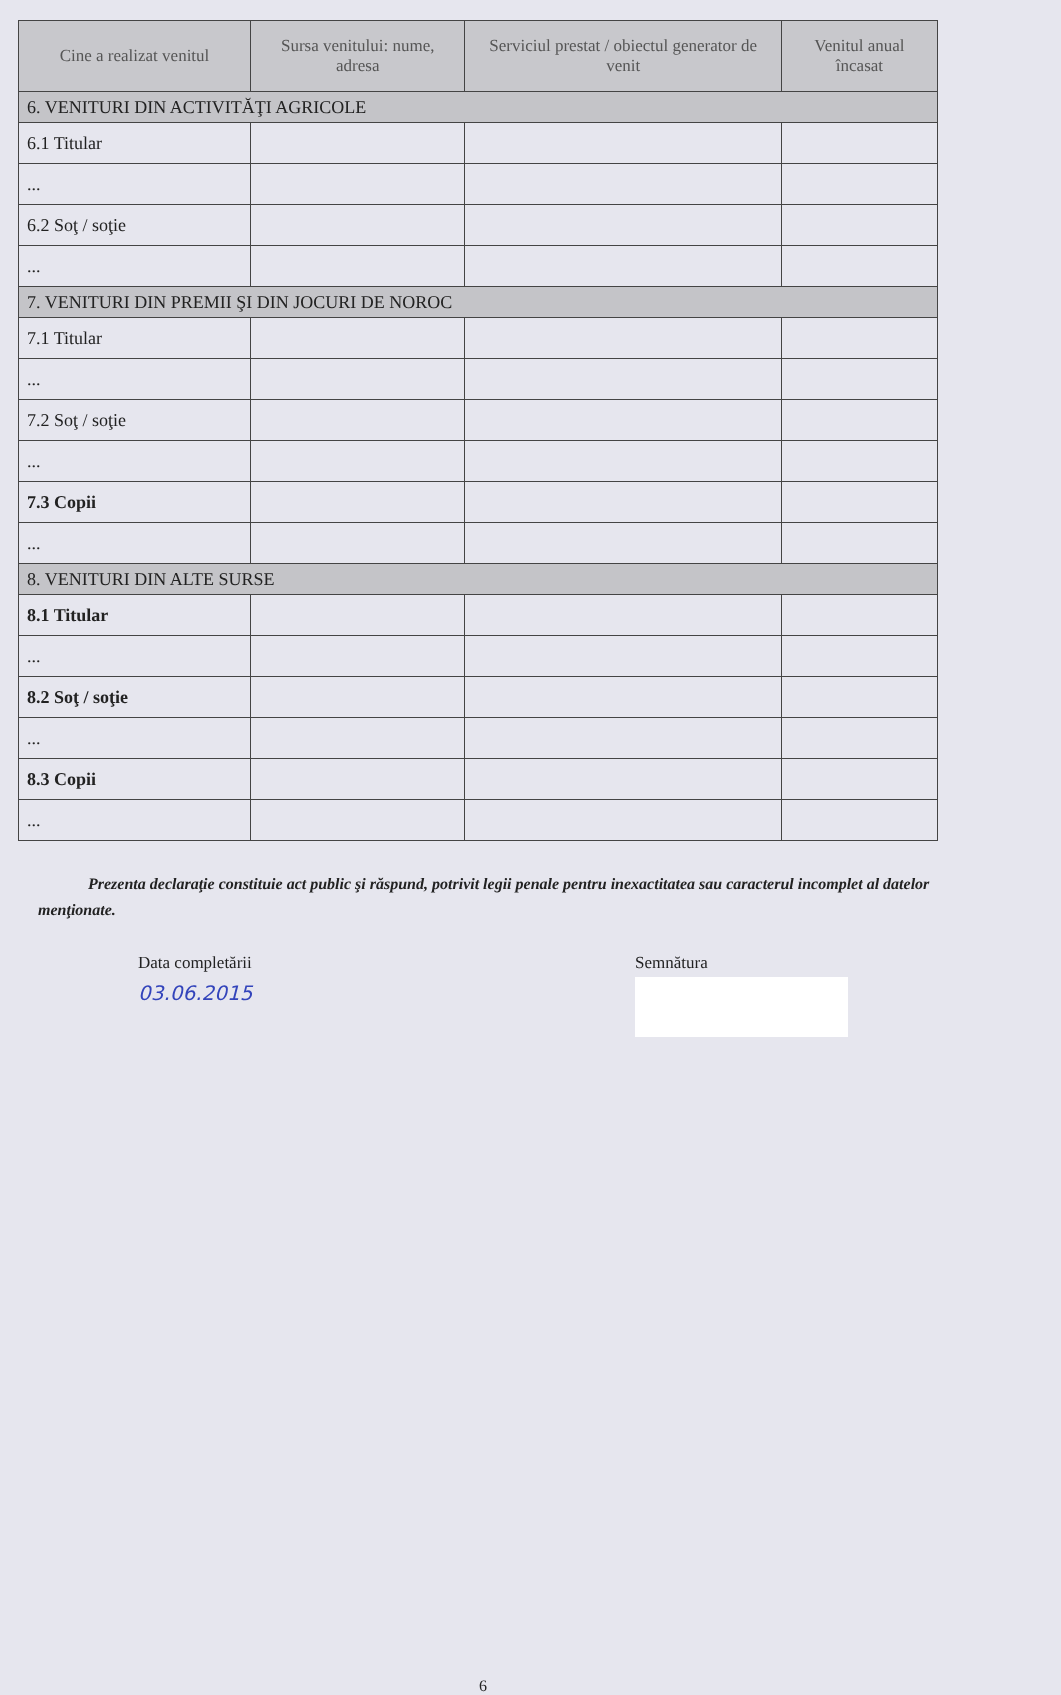| Cine a realizat venitul | Sursa venitului: nume, adresa | Serviciul prestat / obiectul generator de venit | Venitul anual încasat |
| --- | --- | --- | --- |
| 6. VENITURI DIN ACTIVITĂŢI AGRICOLE | | | |
| 6.1 Titular | | | |
| ... | | | |
| 6.2 Soţ / soţie | | | |
| ... | | | |
| 7. VENITURI DIN PREMII ŞI DIN JOCURI DE NOROC | | | |
| 7.1 Titular | | | |
| ... | | | |
| 7.2 Soţ / soţie | | | |
| ... | | | |
| 7.3 Copii | | | |
| ... | | | |
| 8. VENITURI DIN ALTE SURSE | | | |
| 8.1 Titular | | | |
| ... | | | |
| 8.2 Soţ / soţie | | | |
| ... | | | |
| 8.3 Copii | | | |
| ... | | | |
Prezenta declaraţie constituie act public şi răspund, potrivit legii penale pentru inexactitatea sau caracterul incomplet al datelor menţionate.
Data completării
03.06.2015
Semnătura
6